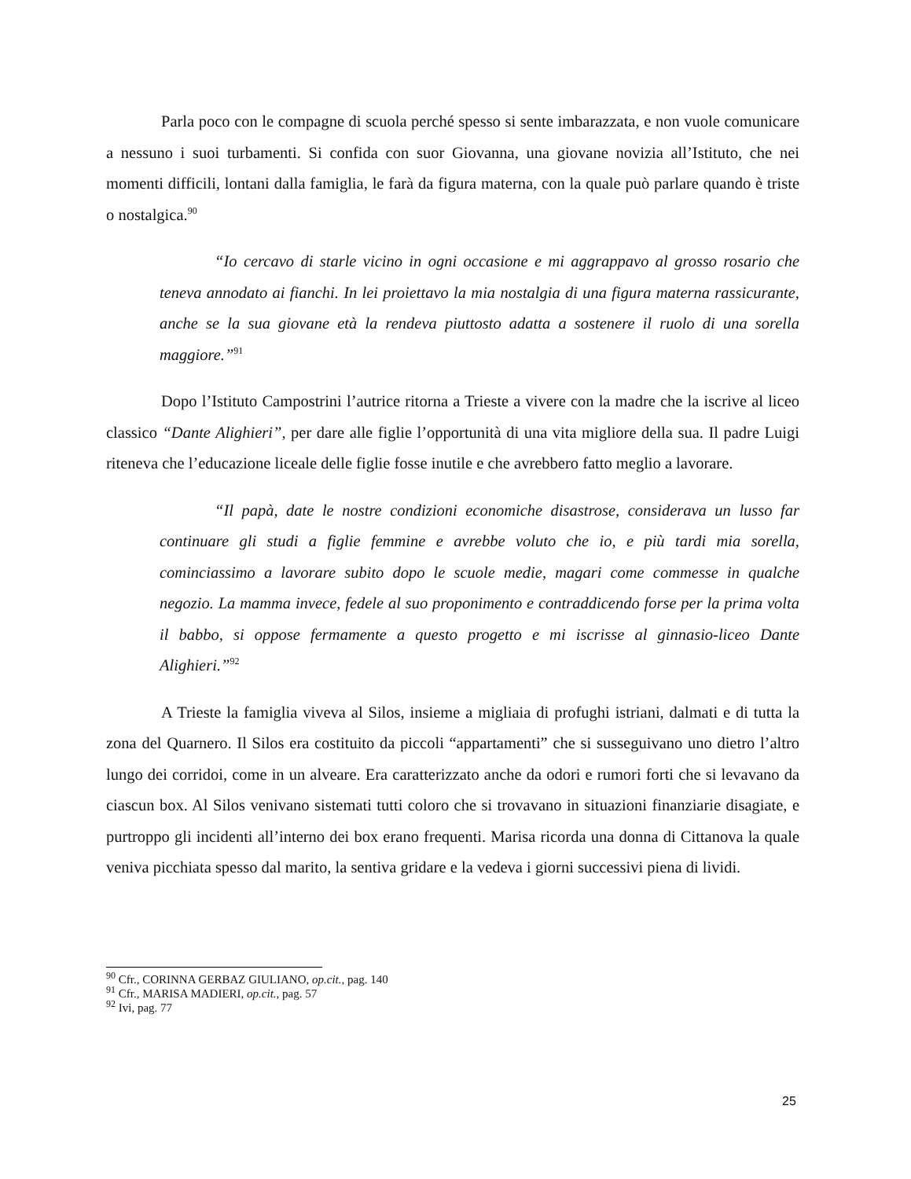Parla poco con le compagne di scuola perché spesso si sente imbarazzata, e non vuole comunicare a nessuno i suoi turbamenti. Si confida con suor Giovanna, una giovane novizia all’Istituto, che nei momenti difficili, lontani dalla famiglia, le farà da figura materna, con la quale può parlare quando è triste o nostalgica.<sup>90</sup>
“Io cercavo di starle vicino in ogni occasione e mi aggrappavo al grosso rosario che teneva annodato ai fianchi. In lei proiettavo la mia nostalgia di una figura materna rassicurante, anche se la sua giovane età la rendeva piuttosto adatta a sostenere il ruolo di una sorella maggiore.”<sup>91</sup>
Dopo l’Istituto Campostrini l’autrice ritorna a Trieste a vivere con la madre che la iscrive al liceo classico “Dante Alighieri”, per dare alle figlie l’opportunità di una vita migliore della sua. Il padre Luigi riteneva che l’educazione liceale delle figlie fosse inutile e che avrebbero fatto meglio a lavorare.
“Il papà, date le nostre condizioni economiche disastrose, considerava un lusso far continuare gli studi a figlie femmine e avrebbe voluto che io, e più tardi mia sorella, cominciassimo a lavorare subito dopo le scuole medie, magari come commesse in qualche negozio. La mamma invece, fedele al suo proponimento e contraddicendo forse per la prima volta il babbo, si oppose fermamente a questo progetto e mi iscrisse al ginnasio-liceo Dante Alighieri.”<sup>92</sup>
A Trieste la famiglia viveva al Silos, insieme a migliaia di profughi istriani, dalmati e di tutta la zona del Quarnero. Il Silos era costituito da piccoli “appartamenti” che si susseguivano uno dietro l’altro lungo dei corridoi, come in un alveare. Era caratterizzato anche da odori e rumori forti che si levavano da ciascun box. Al Silos venivano sistemati tutti coloro che si trovavano in situazioni finanziarie disagiate, e purtroppo gli incidenti all’interno dei box erano frequenti. Marisa ricorda una donna di Cittanova la quale veniva picchiata spesso dal marito, la sentiva gridare e la vedeva i giorni successivi piena di lividi.
<sup>90</sup> Cfr., CORINNA GERBAZ GIULIANO, op.cit., pag. 140
<sup>91</sup> Cfr., MARISA MADIERI, op.cit., pag. 57
<sup>92</sup> Ivi, pag. 77
25